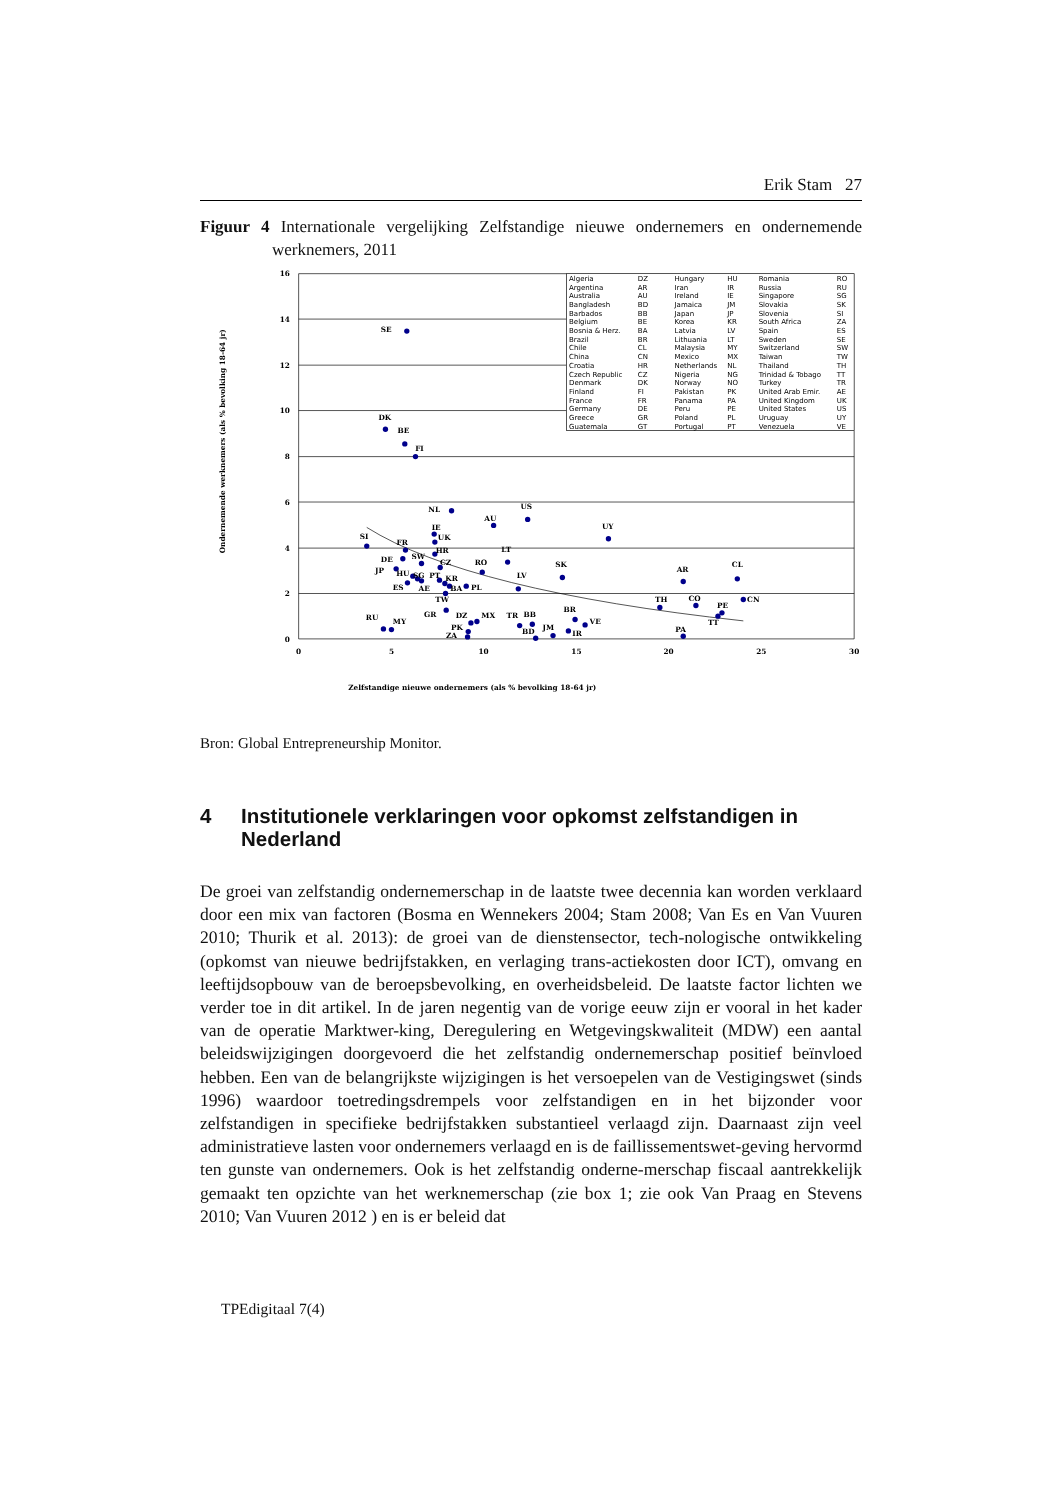Erik Stam 27
Figuur 4 Internationale vergelijking Zelfstandige nieuwe ondernemers en ondernemende werknemers, 2011
16
14
12
10
8
6
4
2
0
0
5
10
15
20
25
30
Zelfstandige nieuwe ondernemers (als % bevolking 18-64 jr)
Ondernemende werknemers (als % bevolking 18-64 jr)
SE
DK
BE
FI
NL
US
AU
UY
SI
IE
UK
FR
HR
LT
DE
SW
CZ
RO
SK
AR
CL
JP
HU
SG
PT
KR
LV
ES
AE
BA
PL
TW
TH
CO
CN
PE
TT
GR
DZ
MX
TR
BB
BR
VE
RU
MY
PK
BD
JM
IR
ZA
PA
Algeria
DZ
Hungary
HU
Romania
RO
Argentina
AR
Iran
IR
Russia
RU
Australia
AU
Ireland
IE
Singapore
SG
Bangladesh
BD
Jamaica
JM
Slovakia
SK
Barbados
BB
Japan
JP
Slovenia
SI
Belgium
BE
Korea
KR
South Africa
ZA
Bosnia & Herz.
BA
Latvia
LV
Spain
ES
Brazil
BR
Lithuania
LT
Sweden
SE
Chile
CL
Malaysia
MY
Switzerland
SW
China
CN
Mexico
MX
Taiwan
TW
Croatia
HR
Netherlands
NL
Thailand
TH
Czech Republic
CZ
Nigeria
NG
Trinidad & Tobago
TT
Denmark
DK
Norway
NO
Turkey
TR
Finland
FI
Pakistan
PK
United Arab Emir.
AE
France
FR
Panama
PA
United Kingdom
UK
Germany
DE
Peru
PE
United States
US
Greece
GR
Poland
PL
Uruguay
UY
Guatemala
GT
Portugal
PT
Venezuela
VE
Bron: Global Entrepreneurship Monitor.
4 Institutionele verklaringen voor opkomst zelfstandigen in Nederland
De groei van zelfstandig ondernemerschap in de laatste twee decennia kan worden verklaard door een mix van factoren (Bosma en Wennekers 2004; Stam 2008; Van Es en Van Vuuren 2010; Thurik et al. 2013): de groei van de dienstensector, tech-nologische ontwikkeling (opkomst van nieuwe bedrijfstakken, en verlaging trans-actiekosten door ICT), omvang en leeftijdsopbouw van de beroepsbevolking, en overheidsbeleid. De laatste factor lichten we verder toe in dit artikel. In de jaren negentig van de vorige eeuw zijn er vooral in het kader van de operatie Marktwer-king, Deregulering en Wetgevingskwaliteit (MDW) een aantal beleidswijzigingen doorgevoerd die het zelfstandig ondernemerschap positief beïnvloed hebben. Een van de belangrijkste wijzigingen is het versoepelen van de Vestigingswet (sinds 1996) waardoor toetredingsdrempels voor zelfstandigen en in het bijzonder voor zelfstandigen in specifieke bedrijfstakken substantieel verlaagd zijn. Daarnaast zijn veel administratieve lasten voor ondernemers verlaagd en is de faillissementswet-geving hervormd ten gunste van ondernemers. Ook is het zelfstandig onderne-merschap fiscaal aantrekkelijk gemaakt ten opzichte van het werknemerschap (zie box 1; zie ook Van Praag en Stevens 2010; Van Vuuren 2012 ) en is er beleid dat
TPEdigitaal 7(4)